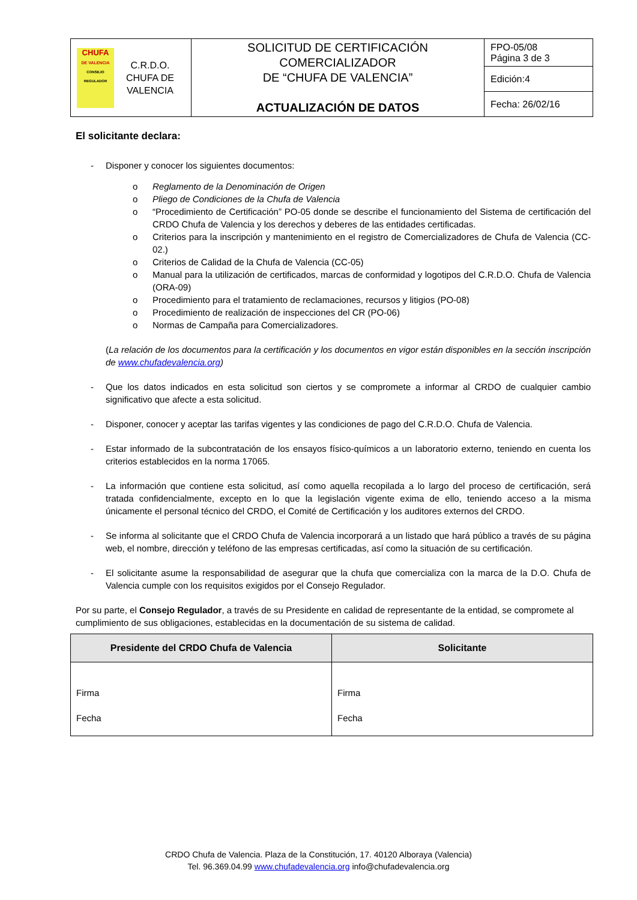| CHUFA DE VALENCIA CONSEJO REGULADOR C.R.D.O. CHUFA DE VALENCIA | SOLICITUD DE CERTIFICACIÓN COMERCIALIZADOR DE “CHUFA DE VALENCIA” ACTUALIZACIÓN DE DATOS | FPO-05/08 Página 3 de 3 |
| | | Edición:4 |
| | | Fecha: 26/02/16 |
El solicitante declara:
- Disponer y conocer los siguientes documentos:
o Reglamento de la Denominación de Origen
o Pliego de Condiciones de la Chufa de Valencia
o “Procedimiento de Certificación” PO-05 donde se describe el funcionamiento del Sistema de certificación del CRDO Chufa de Valencia y los derechos y deberes de las entidades certificadas.
o Criterios para la inscripción y mantenimiento en el registro de Comercializadores de Chufa de Valencia (CC-02.)
o Criterios de Calidad de la Chufa de Valencia (CC-05)
o Manual para la utilización de certificados, marcas de conformidad y logotipos del C.R.D.O. Chufa de Valencia (ORA-09)
o Procedimiento para el tratamiento de reclamaciones, recursos y litigios (PO-08)
o Procedimiento de realización de inspecciones del CR (PO-06)
o Normas de Campaña para Comercializadores.
(La relación de los documentos para la certificación y los documentos en vigor están disponibles en la sección inscripción de www.chufadevalencia.org)
- Que los datos indicados en esta solicitud son ciertos y se compromete a informar al CRDO de cualquier cambio significativo que afecte a esta solicitud.
- Disponer, conocer y aceptar las tarifas vigentes y las condiciones de pago del C.R.D.O. Chufa de Valencia.
- Estar informado de la subcontratación de los ensayos físico-químicos a un laboratorio externo, teniendo en cuenta los criterios establecidos en la norma 17065.
- La información que contiene esta solicitud, así como aquella recopilada a lo largo del proceso de certificación, será tratada confidencialmente, excepto en lo que la legislación vigente exima de ello, teniendo acceso a la misma únicamente el personal técnico del CRDO, el Comité de Certificación y los auditores externos del CRDO.
- Se informa al solicitante que el CRDO Chufa de Valencia incorporará a un listado que hará público a través de su página web, el nombre, dirección y teléfono de las empresas certificadas, así como la situación de su certificación.
- El solicitante asume la responsabilidad de asegurar que la chufa que comercializa con la marca de la D.O. Chufa de Valencia cumple con los requisitos exigidos por el Consejo Regulador.
Por su parte, el Consejo Regulador, a través de su Presidente en calidad de representante de la entidad, se compromete al cumplimiento de sus obligaciones, establecidas en la documentación de su sistema de calidad.
| Presidente del CRDO Chufa de Valencia | Solicitante |
| --- | --- |
| Firma Fecha | Firma Fecha |
CRDO Chufa de Valencia. Plaza de la Constitución, 17. 40120 Alboraya (Valencia)
Tel. 96.369.04.99 www.chufadevalencia.org info@chufadevalencia.org